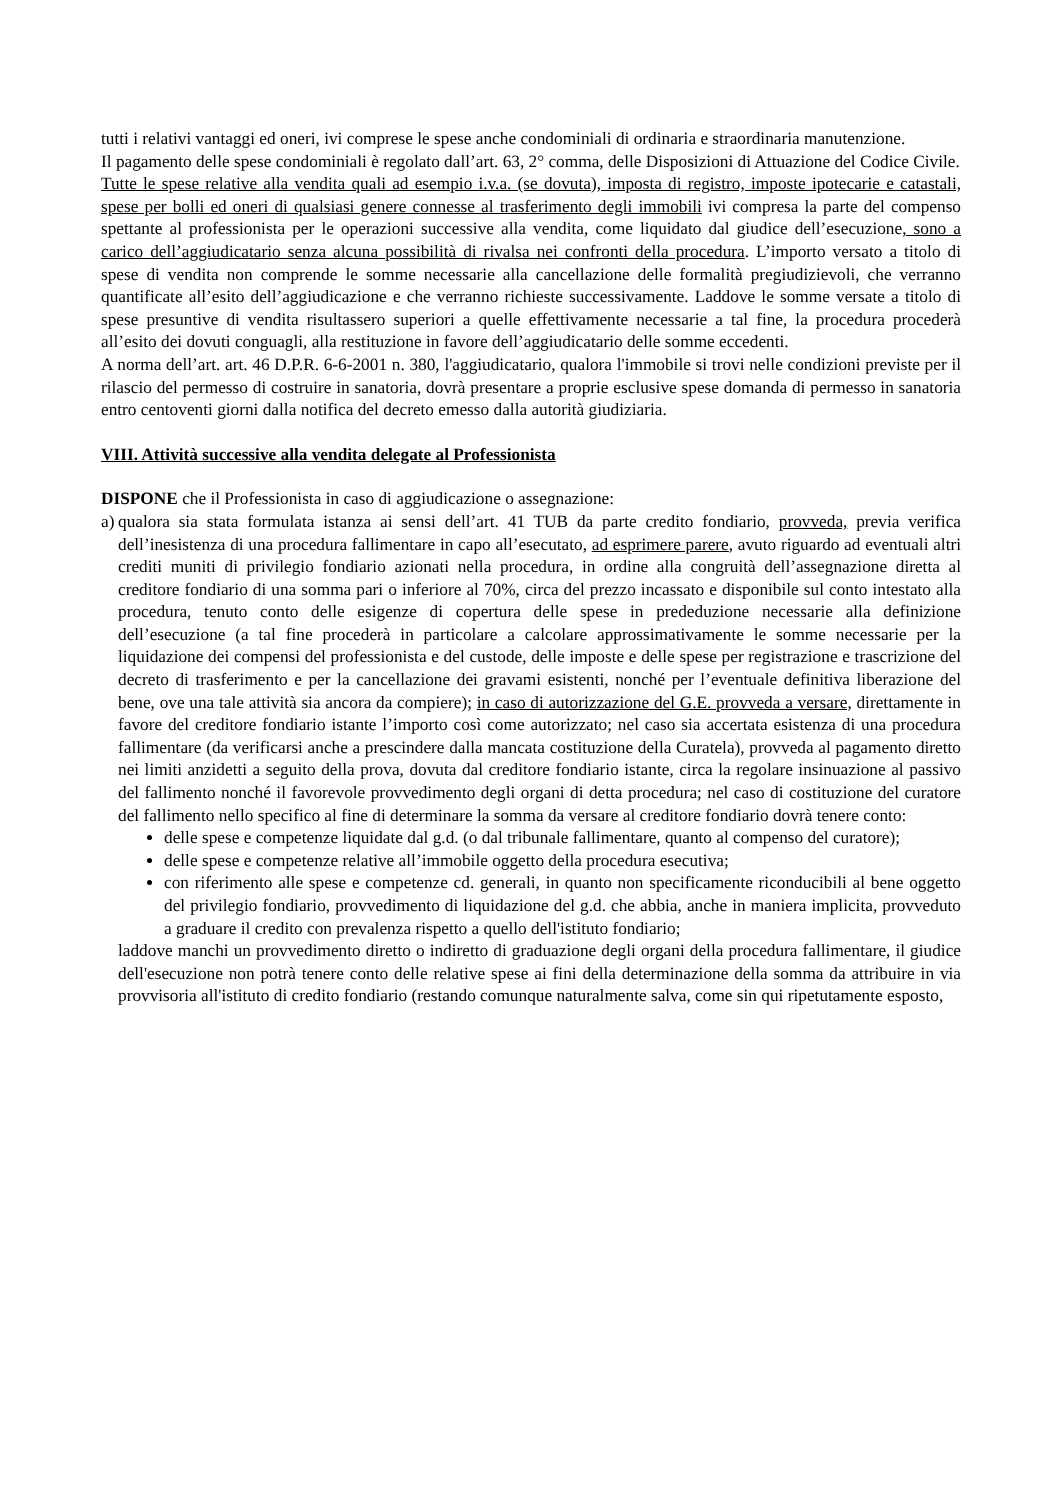tutti i relativi vantaggi ed oneri, ivi comprese le spese anche condominiali di ordinaria e straordinaria manutenzione.
Il pagamento delle spese condominiali è regolato dall’art. 63, 2° comma, delle Disposizioni di Attuazione del Codice Civile.
Tutte le spese relative alla vendita quali ad esempio i.v.a. (se dovuta), imposta di registro, imposte ipotecarie e catastali, spese per bolli ed oneri di qualsiasi genere connesse al trasferimento degli immobili ivi compresa la parte del compenso spettante al professionista per le operazioni successive alla vendita, come liquidato dal giudice dell’esecuzione, sono a carico dell’aggiudicatario senza alcuna possibilità di rivalsa nei confronti della procedura. L’importo versato a titolo di spese di vendita non comprende le somme necessarie alla cancellazione delle formalità pregiudizievoli, che verranno quantificate all’esito dell’aggiudicazione e che verranno richieste successivamente. Laddove le somme versate a titolo di spese presuntive di vendita risultassero superiori a quelle effettivamente necessarie a tal fine, la procedura procederà all’esito dei dovuti conguagli, alla restituzione in favore dell’aggiudicatario delle somme eccedenti.
A norma dell’art. art. 46 D.P.R. 6-6-2001 n. 380, l'aggiudicatario, qualora l'immobile si trovi nelle condizioni previste per il rilascio del permesso di costruire in sanatoria, dovrà presentare a proprie esclusive spese domanda di permesso in sanatoria entro centoventi giorni dalla notifica del decreto emesso dalla autorità giudiziaria.
VIII. Attività successive alla vendita delegate al Professionista
DISPONE che il Professionista in caso di aggiudicazione o assegnazione:
a)
qualora sia stata formulata istanza ai sensi dell’art. 41 TUB da parte credito fondiario, provveda, previa verifica dell’inesistenza di una procedura fallimentare in capo all’esecutato, ad esprimere parere, avuto riguardo ad eventuali altri crediti muniti di privilegio fondiario azionati nella procedura, in ordine alla congruità dell’assegnazione diretta al creditore fondiario di una somma pari o inferiore al 70%, circa del prezzo incassato e disponibile sul conto intestato alla procedura, tenuto conto delle esigenze di copertura delle spese in prededuzione necessarie alla definizione dell’esecuzione (a tal fine procederà in particolare a calcolare approssimativamente le somme necessarie per la liquidazione dei compensi del professionista e del custode, delle imposte e delle spese per registrazione e trascrizione del decreto di trasferimento e per la cancellazione dei gravami esistenti, nonché per l’eventuale definitiva liberazione del bene, ove una tale attività sia ancora da compiere); in caso di autorizzazione del G.E. provveda a versare, direttamente in favore del creditore fondiario istante l’importo così come autorizzato; nel caso sia accertata esistenza di una procedura fallimentare (da verificarsi anche a prescindere dalla mancata costituzione della Curatela), provveda al pagamento diretto nei limiti anzidetti a seguito della prova, dovuta dal creditore fondiario istante, circa la regolare insinuazione al passivo del fallimento nonché il favorevole provvedimento degli organi di detta procedura; nel caso di costituzione del curatore del fallimento nello specifico al fine di determinare la somma da versare al creditore fondiario dovrà tenere conto:
delle spese e competenze liquidate dal g.d. (o dal tribunale fallimentare, quanto al compenso del curatore);
delle spese e competenze relative all’immobile oggetto della procedura esecutiva;
con riferimento alle spese e competenze cd. generali, in quanto non specificamente riconducibili al bene oggetto del privilegio fondiario, provvedimento di liquidazione del g.d. che abbia, anche in maniera implicita, provveduto a graduare il credito con prevalenza rispetto a quello dell'istituto fondiario;
laddove manchi un provvedimento diretto o indiretto di graduazione degli organi della procedura fallimentare, il giudice dell'esecuzione non potrà tenere conto delle relative spese ai fini della determinazione della somma da attribuire in via provvisoria all'istituto di credito fondiario (restando comunque naturalmente salva, come sin qui ripetutamente esposto,